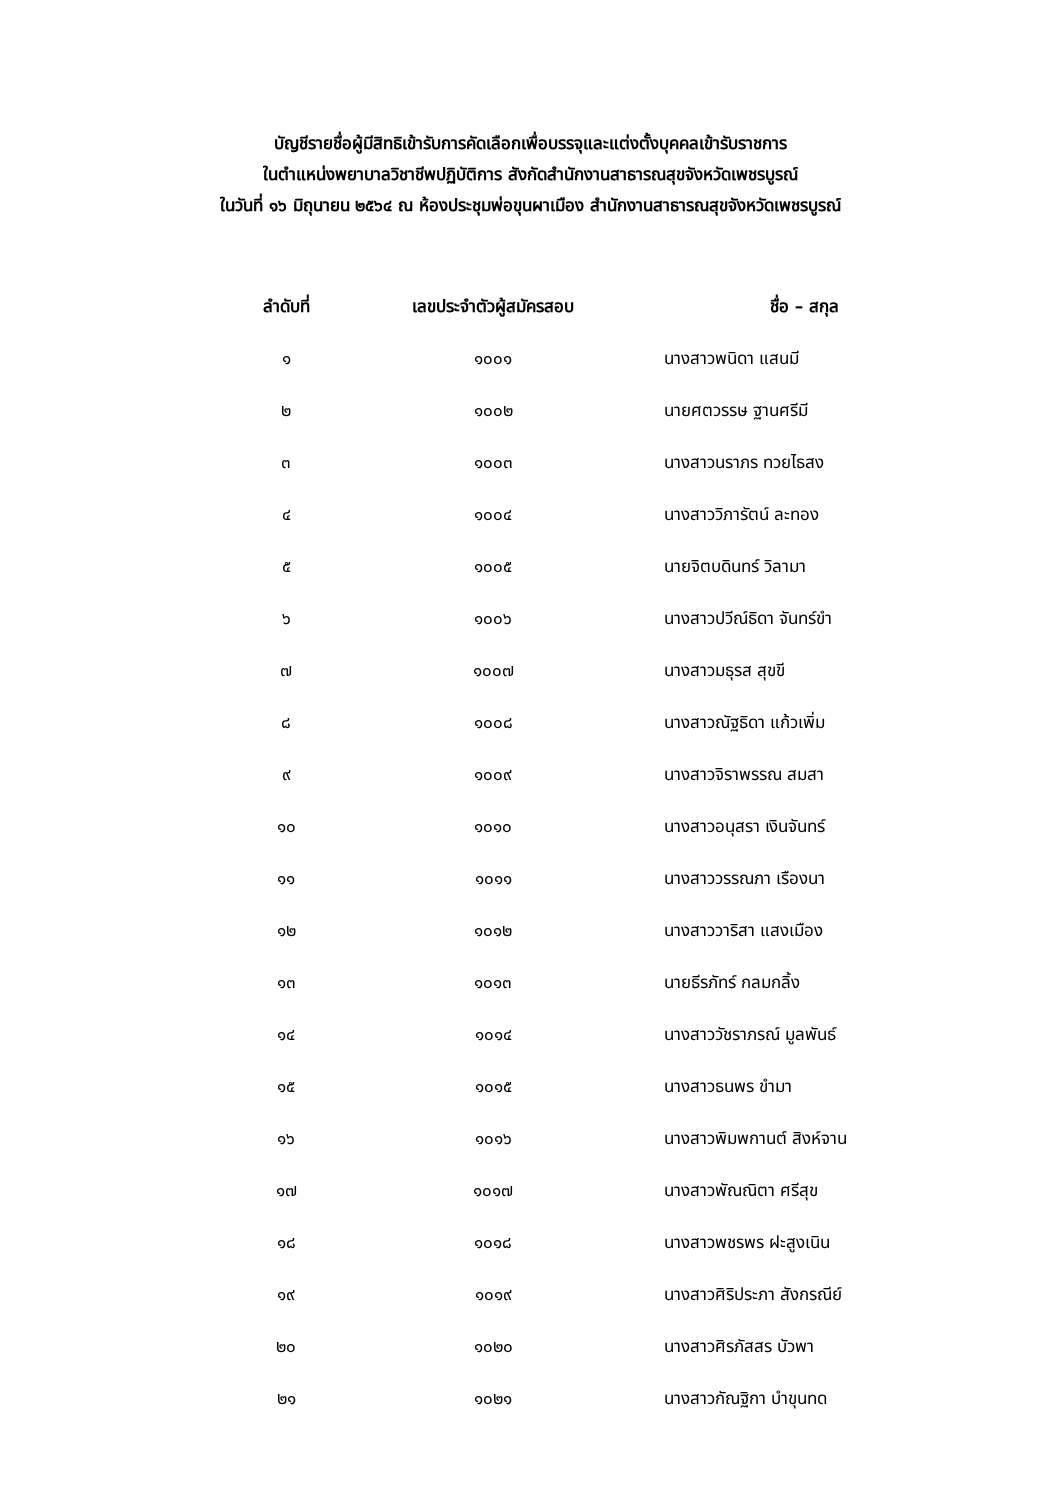บัญชีรายชื่อผู้มีสิทธิเข้ารับการคัดเลือกเพื่อบรรจุและแต่งตั้งบุคคลเข้ารับราชการ
ในตำแหน่งพยาบาลวิชาชีพปฏิบัติการ สังกัดสำนักงานสาธารณสุขจังหวัดเพชรบูรณ์
ในวันที่ ๑๖ มิถุนายน ๒๕๖๔ ณ ห้องประชุมพ่อขุนผาเมือง สำนักงานสาธารณสุขจังหวัดเพชรบูรณ์
| ลำดับที่ | เลขประจำตัวผู้สมัครสอบ | ชื่อ – สกุล |
| --- | --- | --- |
| ๑ | ๑๐๐๑ | นางสาวพนิดา แสนมี |
| ๒ | ๑๐๐๒ | นายศตวรรษ ฐานศรีมี |
| ๓ | ๑๐๐๓ | นางสาวนราภร ทวยไธสง |
| ๔ | ๑๐๐๔ | นางสาววิภารัตน์ ละทอง |
| ๕ | ๑๐๐๕ | นายจิตบดินทร์ วิลามา |
| ๖ | ๑๐๐๖ | นางสาวปวีณ์ธิดา จันทร์ขำ |
| ๗ | ๑๐๐๗ | นางสาวมธุรส สุขขี |
| ๘ | ๑๐๐๘ | นางสาวณัฐธิดา แก้วเพิ่ม |
| ๙ | ๑๐๐๙ | นางสาวจิราพรรณ สมสา |
| ๑๐ | ๑๐๑๐ | นางสาวอนุสรา เงินจันทร์ |
| ๑๑ | ๑๐๑๑ | นางสาววรรณภา เรืองนา |
| ๑๒ | ๑๐๑๒ | นางสาววาริสา แสงเมือง |
| ๑๓ | ๑๐๑๓ | นายธีรภัทร์ กลมกลิ้ง |
| ๑๔ | ๑๐๑๔ | นางสาววัชราภรณ์ มูลพันธ์ |
| ๑๕ | ๑๐๑๕ | นางสาวธนพร ขำมา |
| ๑๖ | ๑๐๑๖ | นางสาวพิมพกานต์ สิงห์จาน |
| ๑๗ | ๑๐๑๗ | นางสาวพัณณิตา ศรีสุข |
| ๑๘ | ๑๐๑๘ | นางสาวพชรพร ฝะสูงเนิน |
| ๑๙ | ๑๐๑๙ | นางสาวศิริประภา สังกรณีย์ |
| ๒๐ | ๑๐๒๐ | นางสาวศิรภัสสร บัวพา |
| ๒๑ | ๑๐๒๑ | นางสาวกัณฐิกา บำขุนทด |